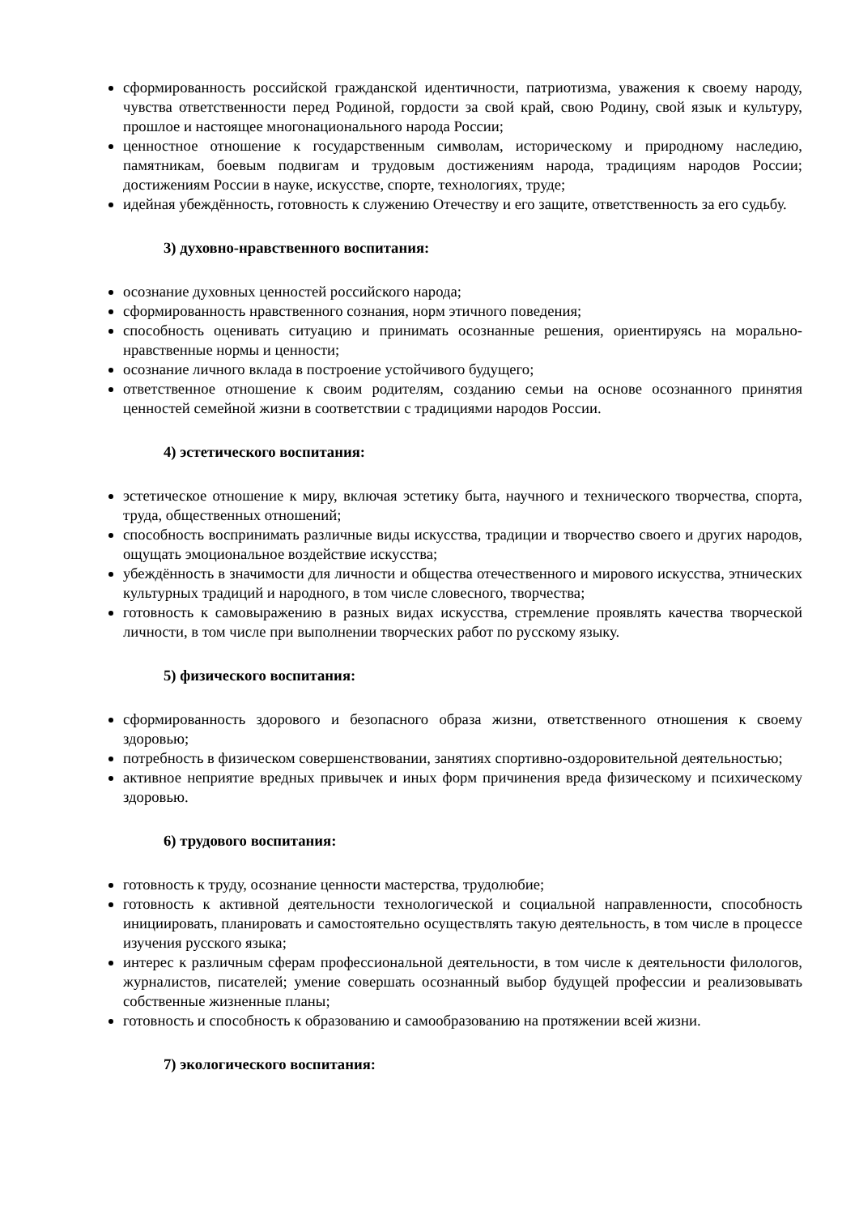сформированность российской гражданской идентичности, патриотизма, уважения к своему народу, чувства ответственности перед Родиной, гордости за свой край, свою Родину, свой язык и культуру, прошлое и настоящее многонационального народа России;
ценностное отношение к государственным символам, историческому и природному наследию, памятникам, боевым подвигам и трудовым достижениям народа, традициям народов России; достижениям России в науке, искусстве, спорте, технологиях, труде;
идейная убеждённость, готовность к служению Отечеству и его защите, ответственность за его судьбу.
3) духовно-нравственного воспитания:
осознание духовных ценностей российского народа;
сформированность нравственного сознания, норм этичного поведения;
способность оценивать ситуацию и принимать осознанные решения, ориентируясь на морально-нравственные нормы и ценности;
осознание личного вклада в построение устойчивого будущего;
ответственное отношение к своим родителям, созданию семьи на основе осознанного принятия ценностей семейной жизни в соответствии с традициями народов России.
4) эстетического воспитания:
эстетическое отношение к миру, включая эстетику быта, научного и технического творчества, спорта, труда, общественных отношений;
способность воспринимать различные виды искусства, традиции и творчество своего и других народов, ощущать эмоциональное воздействие искусства;
убеждённость в значимости для личности и общества отечественного и мирового искусства, этнических культурных традиций и народного, в том числе словесного, творчества;
готовность к самовыражению в разных видах искусства, стремление проявлять качества творческой личности, в том числе при выполнении творческих работ по русскому языку.
5) физического воспитания:
сформированность здорового и безопасного образа жизни, ответственного отношения к своему здоровью;
потребность в физическом совершенствовании, занятиях спортивно-оздоровительной деятельностью;
активное неприятие вредных привычек и иных форм причинения вреда физическому и психическому здоровью.
6) трудового воспитания:
готовность к труду, осознание ценности мастерства, трудолюбие;
готовность к активной деятельности технологической и социальной направленности, способность инициировать, планировать и самостоятельно осуществлять такую деятельность, в том числе в процессе изучения русского языка;
интерес к различным сферам профессиональной деятельности, в том числе к деятельности филологов, журналистов, писателей; умение совершать осознанный выбор будущей профессии и реализовывать собственные жизненные планы;
готовность и способность к образованию и самообразованию на протяжении всей жизни.
7) экологического воспитания: